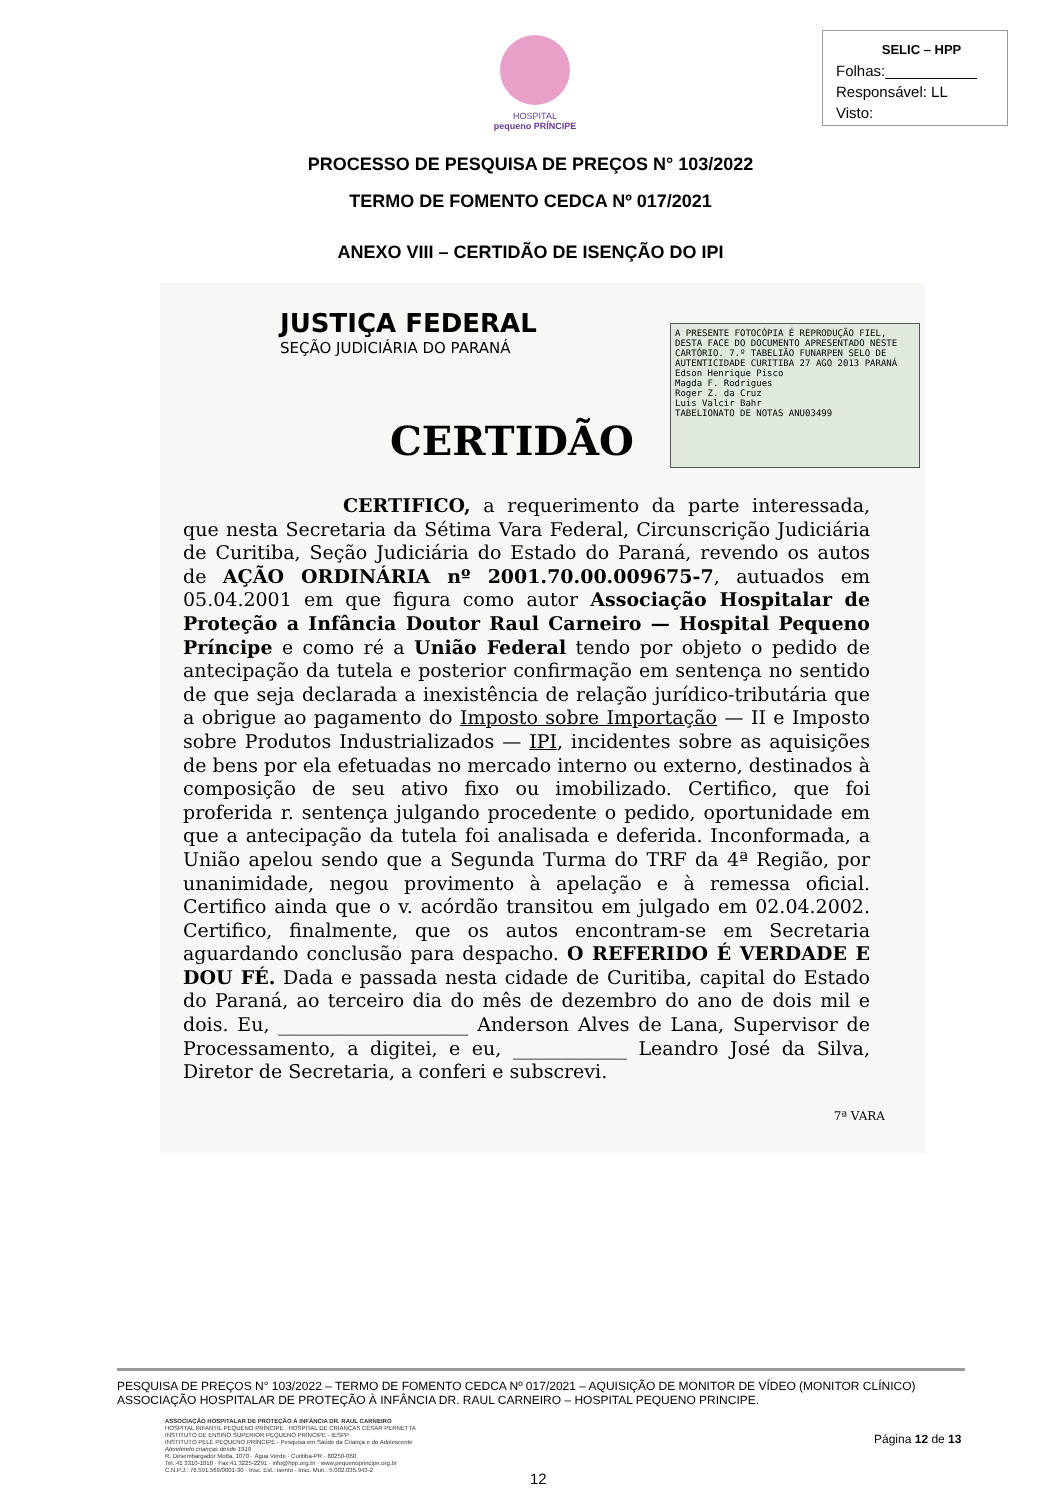HOSPITAL
pequeno PRÍNCIPE
SELIC – HPP
Folhas:___________
Responsável: LL
Visto:
PROCESSO DE PESQUISA DE PREÇOS N° 103/2022
TERMO DE FOMENTO CEDCA Nº 017/2021
ANEXO VIII – CERTIDÃO DE ISENÇÃO DO IPI
JUSTIÇA FEDERAL
SEÇÃO JUDICIÁRIA DO PARANÁ
A PRESENTE FOTOCÓPIA É REPRODUÇÃO FIEL, DESTA FACE DO DOCUMENTO APRESENTADO NESTE CARTÓRIO. 7.º TABELIÃO FUNARPEN SELO DE AUTENTICIDADE CURITIBA 27 AGO 2013 PARANÁ
Edson Henrique Pisco
Magda F. Rodrigues
Roger Z. da Cruz
Luis Valcir Bahr
TABELIONATO DE NOTAS ANU03499
CERTIDÃO
CERTIFICO, a requerimento da parte interessada, que nesta Secretaria da Sétima Vara Federal, Circunscrição Judiciária de Curitiba, Seção Judiciária do Estado do Paraná, revendo os autos de AÇÃO ORDINÁRIA nº 2001.70.00.009675-7, autuados em 05.04.2001 em que figura como autor Associação Hospitalar de Proteção a Infância Doutor Raul Carneiro — Hospital Pequeno Príncipe e como ré a União Federal tendo por objeto o pedido de antecipação da tutela e posterior confirmação em sentença no sentido de que seja declarada a inexistência de relação jurídico-tributária que a obrigue ao pagamento do Imposto sobre Importação — II e Imposto sobre Produtos Industrializados — IPI, incidentes sobre as aquisições de bens por ela efetuadas no mercado interno ou externo, destinados à composição de seu ativo fixo ou imobilizado. Certifico, que foi proferida r. sentença julgando procedente o pedido, oportunidade em que a antecipação da tutela foi analisada e deferida. Inconformada, a União apelou sendo que a Segunda Turma do TRF da 4ª Região, por unanimidade, negou provimento à apelação e à remessa oficial. Certifico ainda que o v. acórdão transitou em julgado em 02.04.2002. Certifico, finalmente, que os autos encontram-se em Secretaria aguardando conclusão para despacho. O REFERIDO É VERDADE E DOU FÉ. Dada e passada nesta cidade de Curitiba, capital do Estado do Paraná, ao terceiro dia do mês de dezembro do ano de dois mil e dois. Eu, ____________________ Anderson Alves de Lana, Supervisor de Processamento, a digitei, e eu, ____________ Leandro José da Silva, Diretor de Secretaria, a conferi e subscrevi.
7ª VARA
PESQUISA DE PREÇOS N° 103/2022 – TERMO DE FOMENTO CEDCA Nº 017/2021 – AQUISIÇÃO DE MONITOR DE VÍDEO (MONITOR CLÍNICO)
ASSOCIAÇÃO HOSPITALAR DE PROTEÇÃO À INFÂNCIA DR. RAUL CARNEIRO – HOSPITAL PEQUENO PRINCIPE.
ASSOCIAÇÃO HOSPITALAR DE PROTEÇÃO À INFÂNCIA DR. RAUL CARNEIRO
HOSPITAL INFANTIL PEQUENO PRÍNCIPE . HOSPITAL DE CRIANÇAS CÉSAR PERNETTA
INSTITUTO DE ENSINO SUPERIOR PEQUENO PRÍNCIPE - IESPP
INSTITUTO PELÉ PEQUENO PRÍNCIPE - Pesquisa em Saúde da Criança e do Adolescente
Atendendo crianças desde 1919
R. Desembargador Motta, 1070 · Água Verde · Curitiba-PR · 80250-060
Tel.:41 3310-1010 · Fax:41 3225-2291 · info@hpp.org.br · www.pequenoprincipe.org.br
C.N.P.J.: 76.591.569/0001-30 · Insc. Est.: isento · Insc. Mun.: 5.002.035.943-2
Página 12 de 13
12